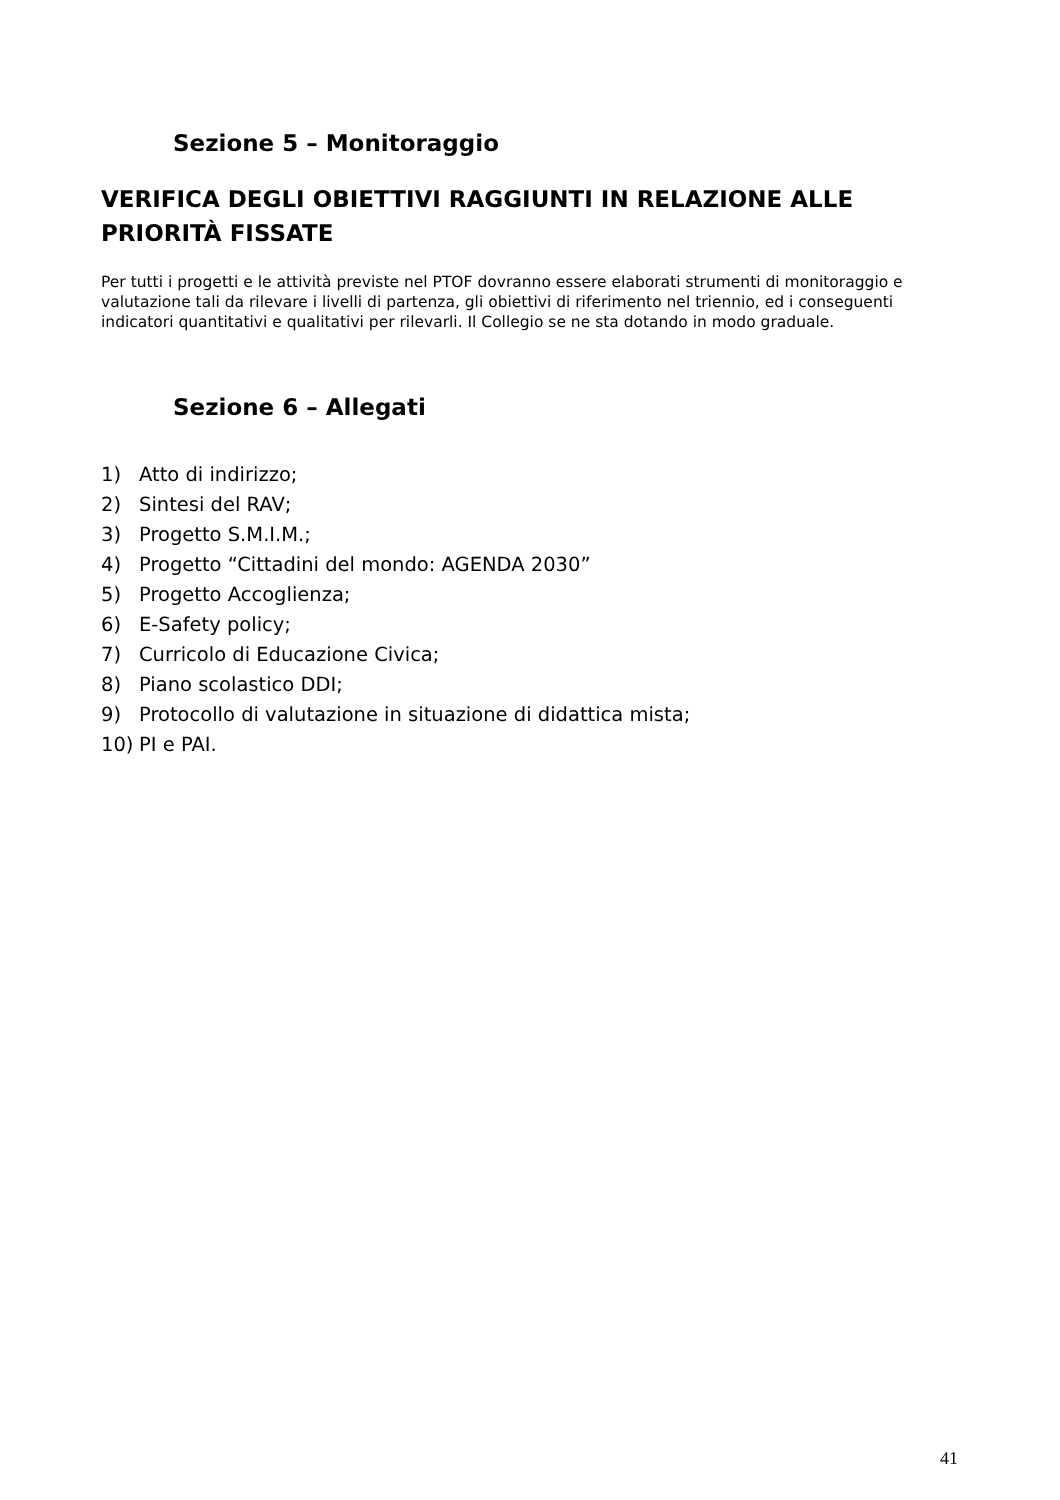Sezione 5 – Monitoraggio
VERIFICA DEGLI OBIETTIVI RAGGIUNTI IN RELAZIONE ALLE PRIORITÀ FISSATE
Per tutti i progetti e le attività previste nel PTOF dovranno essere elaborati strumenti di monitoraggio e valutazione tali da rilevare i livelli di partenza, gli obiettivi di riferimento nel triennio, ed i conseguenti indicatori quantitativi e qualitativi per rilevarli. Il Collegio se ne sta dotando in modo graduale.
Sezione 6 – Allegati
1) Atto di indirizzo;
2) Sintesi del RAV;
3) Progetto S.M.I.M.;
4) Progetto “Cittadini del mondo: AGENDA 2030”
5) Progetto Accoglienza;
6) E-Safety policy;
7) Curricolo di Educazione Civica;
8) Piano scolastico DDI;
9) Protocollo di valutazione in situazione di didattica mista;
10) PI e PAI.
41